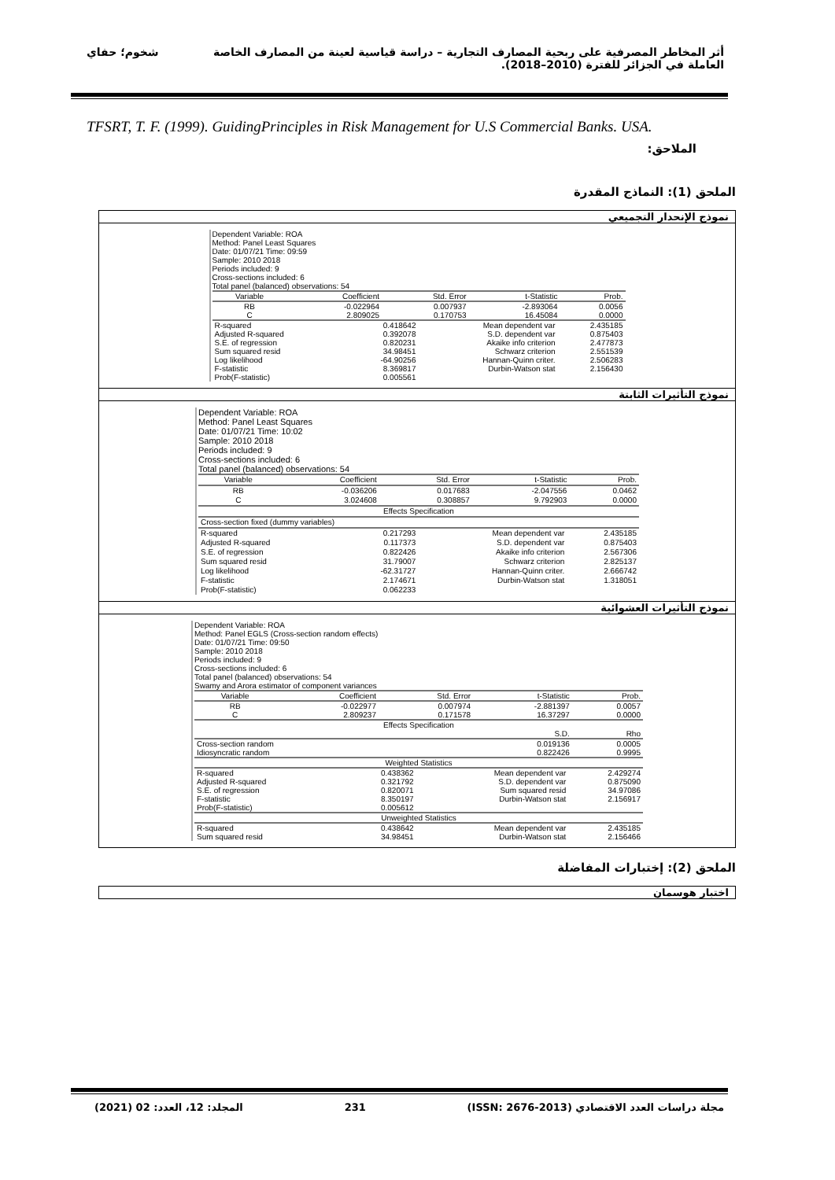أثر المخاطر المصرفية على ربحية المصارف التجارية – دراسة قياسية لعينة من المصارف الخاصة شخوم؛ حفاي
العاملة في الجزائر للفترة (2010–2018).
TFSRT, T. F. (1999). GuidingPrinciples in Risk Management for U.S Commercial Banks. USA.
الملاحق:
الملحق (1): النماذج المقدرة
نموذج الإنحدار التجميعي
Dependent Variable: ROA
Method: Panel Least Squares
Date: 01/07/21 Time: 09:59
Sample: 2010 2018
Periods included: 9
Cross-sections included: 6
Total panel (balanced) observations: 54
| Variable | Coefficient | Std. Error | t-Statistic | Prob. |
| --- | --- | --- | --- | --- |
| RB | -0.022964 | 0.007937 | -2.893064 | 0.0056 |
| C | 2.809025 | 0.170753 | 16.45084 | 0.0000 |
| R-squared | 0.418642 | Mean dependent var | 2.435185 |
| Adjusted R-squared | 0.392078 | S.D. dependent var | 0.875403 |
| S.E. of regression | 0.820231 | Akaike info criterion | 2.477873 |
| Sum squared resid | 34.98451 | Schwarz criterion | 2.551539 |
| Log likelihood | -64.90256 | Hannan-Quinn criter. | 2.506283 |
| F-statistic | 8.369817 | Durbin-Watson stat | 2.156430 |
| Prob(F-statistic) | 0.005561 | | |
نموذج التأثيرات الثابتة
Dependent Variable: ROA
Method: Panel Least Squares
Date: 01/07/21 Time: 10:02
Sample: 2010 2018
Periods included: 9
Cross-sections included: 6
Total panel (balanced) observations: 54
| Variable | Coefficient | Std. Error | t-Statistic | Prob. |
| --- | --- | --- | --- | --- |
| RB | -0.036206 | 0.017683 | -2.047556 | 0.0462 |
| C | 3.024608 | 0.308857 | 9.792903 | 0.0000 |
| Effects Specification | | | | |
| Cross-section fixed (dummy variables) | | | | |
| R-squared | 0.217293 | Mean dependent var | 2.435185 |
| Adjusted R-squared | 0.117373 | S.D. dependent var | 0.875403 |
| S.E. of regression | 0.822426 | Akaike info criterion | 2.567306 |
| Sum squared resid | 31.79007 | Schwarz criterion | 2.825137 |
| Log likelihood | -62.31727 | Hannan-Quinn criter. | 2.666742 |
| F-statistic | 2.174671 | Durbin-Watson stat | 1.318051 |
| Prob(F-statistic) | 0.062233 | | |
نموذج التأثيرات العشوائية
Dependent Variable: ROA
Method: Panel EGLS (Cross-section random effects)
Date: 01/07/21 Time: 09:50
Sample: 2010 2018
Periods included: 9
Cross-sections included: 6
Total panel (balanced) observations: 54
Swamy and Arora estimator of component variances
| Variable | Coefficient | Std. Error | t-Statistic | Prob. |
| --- | --- | --- | --- | --- |
| RB | -0.022977 | 0.007974 | -2.881397 | 0.0057 |
| C | 2.809237 | 0.171578 | 16.37297 | 0.0000 |
| Effects Specification | | | | |
| | | | S.D. | Rho |
| Cross-section random | | | 0.019136 | 0.0005 |
| Idiosyncratic random | | | 0.822426 | 0.9995 |
| Weighted Statistics | | | | |
| R-squared | 0.438362 | Mean dependent var | 2.429274 |
| Adjusted R-squared | 0.321792 | S.D. dependent var | 0.875090 |
| S.E. of regression | 0.820071 | Sum squared resid | 34.97086 |
| F-statistic | 8.350197 | Durbin-Watson stat | 2.156917 |
| Prob(F-statistic) | 0.005612 | | |
| Unweighted Statistics | | | |
| R-squared | 0.438642 | Mean dependent var | 2.435185 |
| Sum squared resid | 34.98451 | Durbin-Watson stat | 2.156466 |
الملحق (2): إختبارات المفاضلة
اختبار هوسمان
مجلة دراسات العدد الاقتصادي (ISSN: 2676-2013) 231 المجلد: 12، العدد: 02 (2021)